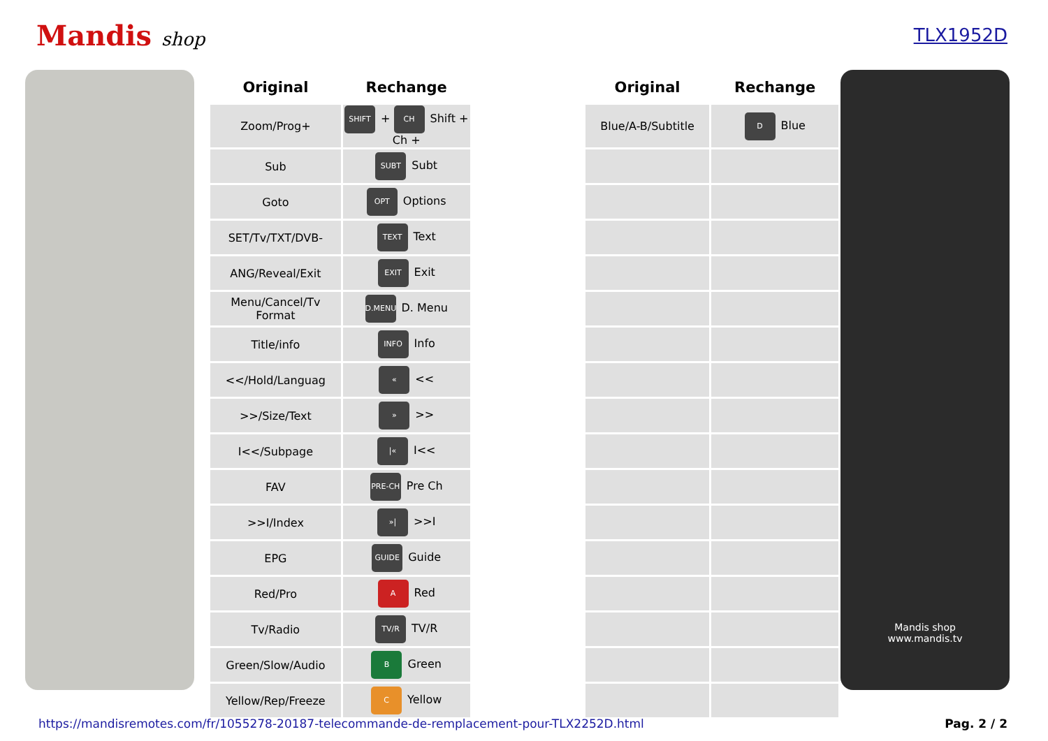Mandis shop TLX1952D
| Original | Rechange | | Original | Rechange |
| --- | --- | --- | --- | --- |
| Zoom/Prog+ | SHIFT + CH Shift + Ch + | | Blue/A-B/Subtitle | D Blue |
| Sub | SUBT Subt | | | |
| Goto | OPT Options | | | |
| SET/Tv/TXT/DVB- | TEXT Text | | | |
| ANG/Reveal/Exit | EXIT Exit | | | |
| Menu/Cancel/Tv Format | D.MENU D. Menu | | | |
| Title/info | INFO Info | | | |
| <</Hold/Languag | « << | | | |
| >>/Size/Text | » >> | | | |
| I<</Subpage | /« I<< | | | |
| FAV | PRE-CH Pre Ch | | | |
| >>I/Index | »/ >>I | | | |
| EPG | GUIDE Guide | | | |
| Red/Pro | A Red | | | |
| Tv/Radio | TV/R TV/R | | | |
| Green/Slow/Audio | B Green | | | |
| Yellow/Rep/Freeze | C Yellow | | | |
Mandis shop
www.mandis.tv
https://mandisremotes.com/fr/1055278-20187-telecommande-de-remplacement-pour-TLX2252D.html Pag. 2 / 2